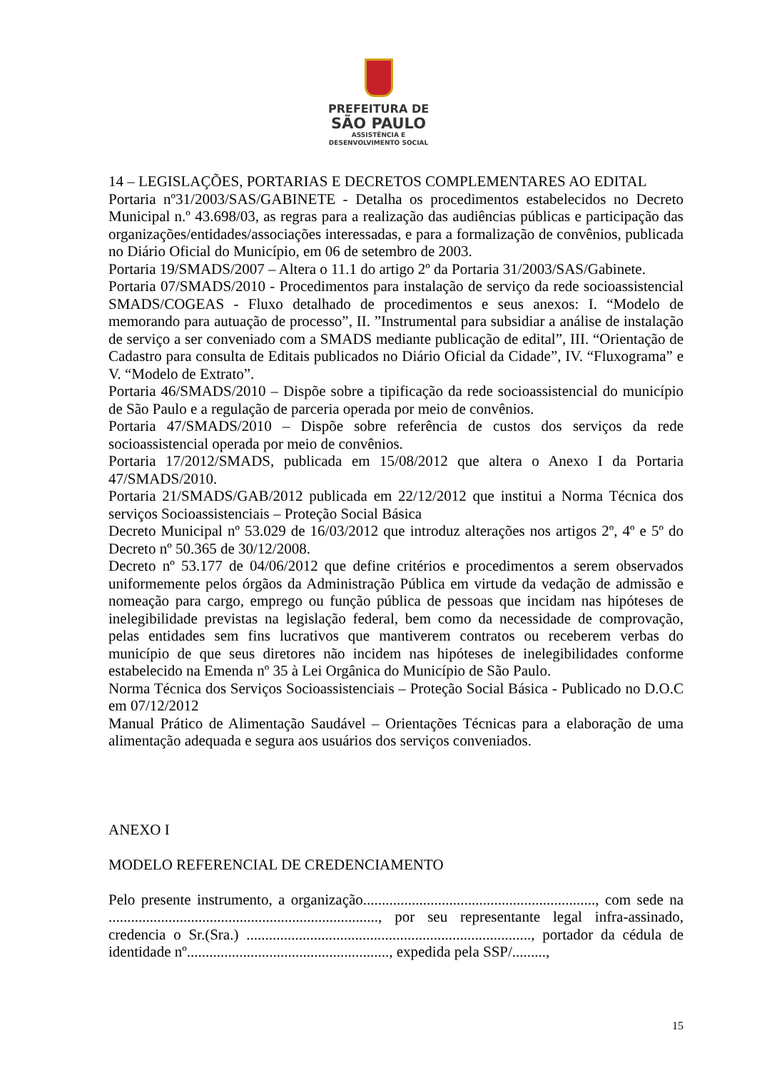PREFEITURA DE
SÃO PAULO
ASSISTÊNCIA E
DESENVOLVIMENTO SOCIAL
14 – LEGISLAÇÕES, PORTARIAS E DECRETOS COMPLEMENTARES AO EDITAL
Portaria nº31/2003/SAS/GABINETE - Detalha os procedimentos estabelecidos no Decreto Municipal n.º 43.698/03, as regras para a realização das audiências públicas e participação das organizações/entidades/associações interessadas, e para a formalização de convênios, publicada no Diário Oficial do Município, em 06 de setembro de 2003.
Portaria 19/SMADS/2007 – Altera o 11.1 do artigo 2º da Portaria 31/2003/SAS/Gabinete.
Portaria 07/SMADS/2010 - Procedimentos para instalação de serviço da rede socioassistencial SMADS/COGEAS - Fluxo detalhado de procedimentos e seus anexos: I. “Modelo de memorando para autuação de processo”, II. ”Instrumental para subsidiar a análise de instalação de serviço a ser conveniado com a SMADS mediante publicação de edital”, III. “Orientação de Cadastro para consulta de Editais publicados no Diário Oficial da Cidade”, IV. “Fluxograma” e V. “Modelo de Extrato”.
Portaria 46/SMADS/2010 – Dispõe sobre a tipificação da rede socioassistencial do município de São Paulo e a regulação de parceria operada por meio de convênios.
Portaria 47/SMADS/2010 – Dispõe sobre referência de custos dos serviços da rede socioassistencial operada por meio de convênios.
Portaria 17/2012/SMADS, publicada em 15/08/2012 que altera o Anexo I da Portaria 47/SMADS/2010.
Portaria 21/SMADS/GAB/2012 publicada em 22/12/2012 que institui a Norma Técnica dos serviços Socioassistenciais – Proteção Social Básica
Decreto Municipal nº 53.029 de 16/03/2012 que introduz alterações nos artigos 2º, 4º e 5º do Decreto nº 50.365 de 30/12/2008.
Decreto nº 53.177 de 04/06/2012 que define critérios e procedimentos a serem observados uniformemente pelos órgãos da Administração Pública em virtude da vedação de admissão e nomeação para cargo, emprego ou função pública de pessoas que incidam nas hipóteses de inelegibilidade previstas na legislação federal, bem como da necessidade de comprovação, pelas entidades sem fins lucrativos que mantiverem contratos ou receberem verbas do município de que seus diretores não incidem nas hipóteses de inelegibilidades conforme estabelecido na Emenda nº 35 à Lei Orgânica do Município de São Paulo.
Norma Técnica dos Serviços Socioassistenciais – Proteção Social Básica - Publicado no D.O.C em 07/12/2012
Manual Prático de Alimentação Saudável – Orientações Técnicas para a elaboração de uma alimentação adequada e segura aos usuários dos serviços conveniados.
ANEXO I
MODELO REFERENCIAL DE CREDENCIAMENTO
Pelo presente instrumento, a organização.............................................................., com sede na ........................................................................, por seu representante legal infra-assinado, credencia o Sr.(Sra.) ............................................................................, portador da cédula de identidade nº......................................................, expedida pela SSP/.........,
15